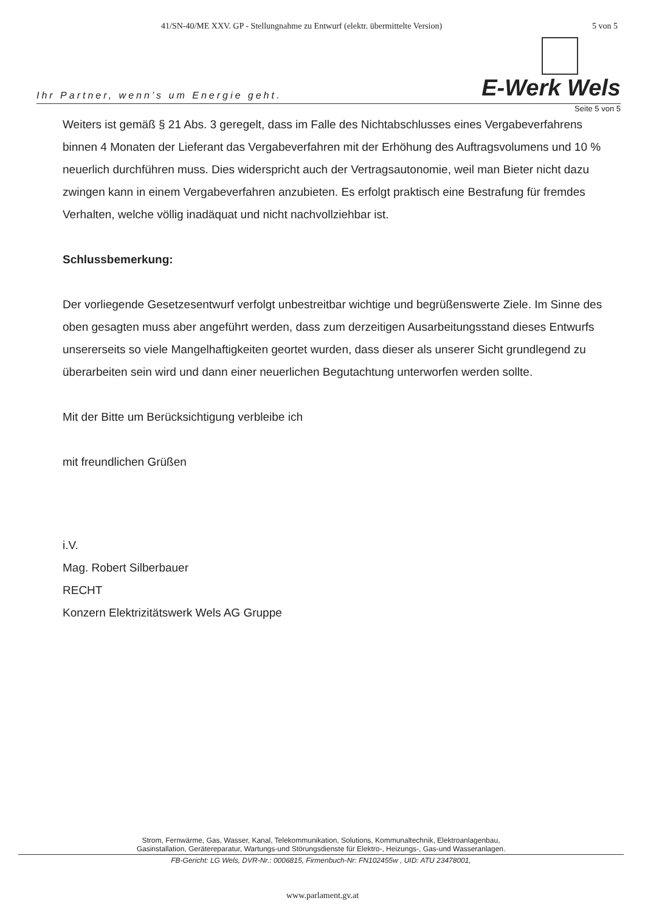41/SN-40/ME XXV. GP - Stellungnahme zu Entwurf (elektr. übermittelte Version) 5 von 5
Ihr Partner, wenn’s um Energie geht. E-Werk Wels
Seite 5 von 5
Weiters ist gemäß § 21 Abs. 3 geregelt, dass im Falle des Nichtabschlusses eines Vergabeverfahrens binnen 4 Monaten der Lieferant das Vergabeverfahren mit der Erhöhung des Auftragsvolumens und 10 % neuerlich durchführen muss. Dies widerspricht auch der Vertragsautonomie, weil man Bieter nicht dazu zwingen kann in einem Vergabeverfahren anzubieten. Es erfolgt praktisch eine Bestrafung für fremdes Verhalten, welche völlig inadäquat und nicht nachvollziehbar ist.
Schlussbemerkung:
Der vorliegende Gesetzesentwurf verfolgt unbestreitbar wichtige und begrüßenswerte Ziele. Im Sinne des oben gesagten muss aber angeführt werden, dass zum derzeitigen Ausarbeitungsstand dieses Entwurfs unsererseits so viele Mangelhaftigkeiten geortet wurden, dass dieser als unserer Sicht grundlegend zu überarbeiten sein wird und dann einer neuerlichen Begutachtung unterworfen werden sollte.
Mit der Bitte um Berücksichtigung verbleibe ich
mit freundlichen Grüßen
i.V.
Mag. Robert Silberbauer
RECHT
Konzern Elektrizitätswerk Wels AG Gruppe
Strom, Fernwärme, Gas, Wasser, Kanal, Telekommunikation, Solutions, Kommunaltechnik, Elektroanlagenbau,
Gasinstallation, Gerätereparatur, Wartungs-und Störungsdienste für Elektro-, Heizungs-, Gas-und Wasseranlagen.
FB-Gericht: LG Wels, DVR-Nr.: 0006815, Firmenbuch-Nr: FN102455w , UID: ATU 23478001,
www.parlament.gv.at